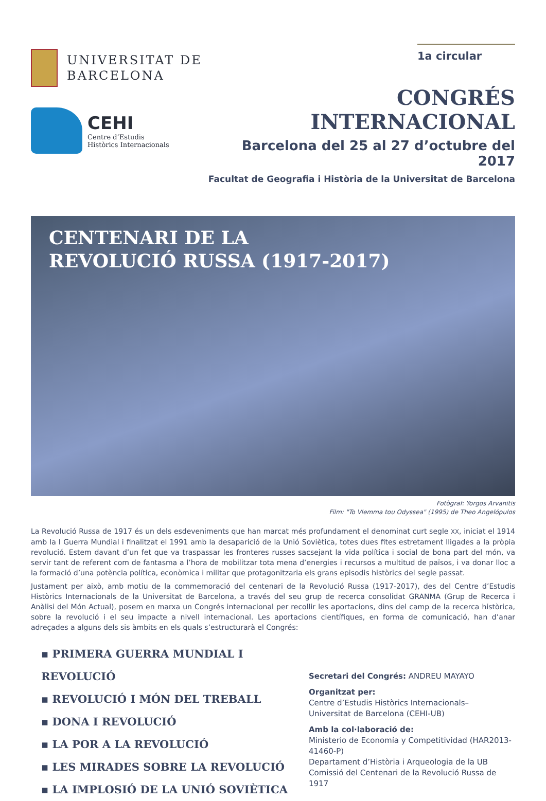UNIVERSITAT DE
BARCELONA
CEHI
Centre d’Estudis
Històrics Internacionals
1a circular
CONGRÉS INTERNACIONAL
Barcelona del 25 al 27 d’octubre del 2017
Facultat de Geografia i Història de la Universitat de Barcelona
CENTENARI DE LA
REVOLUCIÓ RUSSA (1917-2017)
Fotògraf: Yorgos Arvanitis
Film: "To Vlemma tou Odyssea" (1995) de Theo Angelópulos
La Revolució Russa de 1917 és un dels esdeveniments que han marcat més profundament el denominat curt segle XX, iniciat el 1914 amb la I Guerra Mundial i finalitzat el 1991 amb la desaparició de la Unió Soviètica, totes dues fites estretament lligades a la pròpia revolució. Estem davant d’un fet que va traspassar les fronteres russes sacsejant la vida política i social de bona part del món, va servir tant de referent com de fantasma a l’hora de mobilitzar tota mena d’energies i recursos a multitud de països, i va donar lloc a la formació d’una potència política, econòmica i militar que protagonitzaria els grans episodis històrics del segle passat.
Justament per això, amb motiu de la commemoració del centenari de la Revolució Russa (1917-2017), des del Centre d’Estudis Històrics Internacionals de la Universitat de Barcelona, a través del seu grup de recerca consolidat GRANMA (Grup de Recerca i Anàlisi del Món Actual), posem en marxa un Congrés internacional per recollir les aportacions, dins del camp de la recerca històrica, sobre la revolució i el seu impacte a nivell internacional. Les aportacions científiques, en forma de comunicació, han d’anar adreçades a alguns dels sis àmbits en els quals s’estructurarà el Congrés:
▪ PRIMERA GUERRA MUNDIAL I REVOLUCIÓ
▪ REVOLUCIÓ I MÓN DEL TREBALL
▪ DONA I REVOLUCIÓ
▪ LA POR A LA REVOLUCIÓ
▪ LES MIRADES SOBRE LA REVOLUCIÓ
▪ LA IMPLOSIÓ DE LA UNIÓ SOVIÈTICA
Secretari del Congrés: ANDREU MAYAYO
Organitzat per:
Centre d’Estudis Històrics Internacionals–
Universitat de Barcelona (CEHI-UB)
Amb la col·laboració de:
Ministerio de Economía y Competitividad (HAR2013-41460-P)
Departament d’Història i Arqueologia de la UB
Comissió del Centenari de la Revolució Russa de 1917